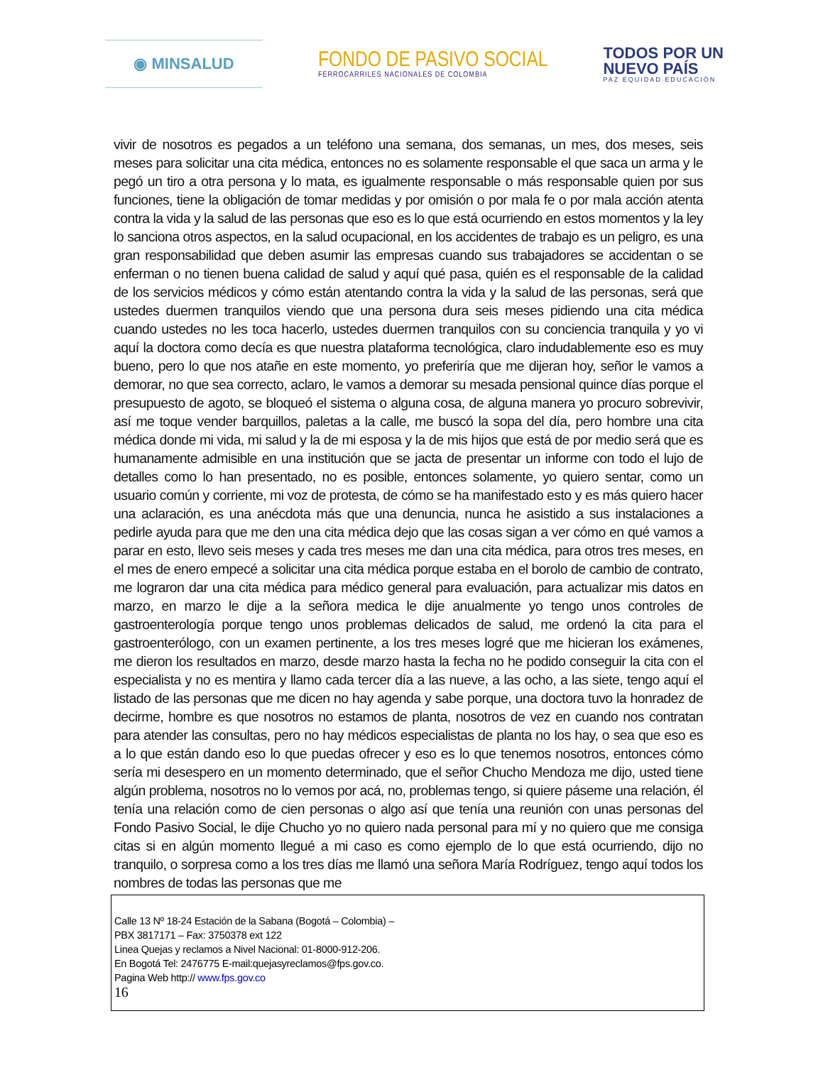◉ MINSALUD
FONDO DE PASIVO SOCIAL
FERROCARRILES NACIONALES DE COLOMBIA
TODOS POR UN
NUEVO PAÍS
PAZ EQUIDAD EDUCACIÓN
vivir de nosotros es pegados a un teléfono una semana, dos semanas, un mes, dos meses, seis meses para solicitar una cita médica, entonces no es solamente responsable el que saca un arma y le pegó un tiro a otra persona y lo mata, es igualmente responsable o más responsable quien por sus funciones, tiene la obligación de tomar medidas y por omisión o por mala fe o por mala acción atenta contra la vida y la salud de las personas que eso es lo que está ocurriendo en estos momentos y la ley lo sanciona otros aspectos, en la salud ocupacional, en los accidentes de trabajo es un peligro, es una gran responsabilidad que deben asumir las empresas cuando sus trabajadores se accidentan o se enferman o no tienen buena calidad de salud y aquí qué pasa, quién es el responsable de la calidad de los servicios médicos y cómo están atentando contra la vida y la salud de las personas, será que ustedes duermen tranquilos viendo que una persona dura seis meses pidiendo una cita médica cuando ustedes no les toca hacerlo, ustedes duermen tranquilos con su conciencia tranquila y yo vi aquí la doctora como decía es que nuestra plataforma tecnológica, claro indudablemente eso es muy bueno, pero lo que nos atañe en este momento, yo preferiría que me dijeran hoy, señor le vamos a demorar, no que sea correcto, aclaro, le vamos a demorar su mesada pensional quince días porque el presupuesto de agoto, se bloqueó el sistema o alguna cosa, de alguna manera yo procuro sobrevivir, así me toque vender barquillos, paletas a la calle, me buscó la sopa del día, pero hombre una cita médica donde mi vida, mi salud y la de mi esposa y la de mis hijos que está de por medio será que es humanamente admisible en una institución que se jacta de presentar un informe con todo el lujo de detalles como lo han presentado, no es posible, entonces solamente, yo quiero sentar, como un usuario común y corriente, mi voz de protesta, de cómo se ha manifestado esto y es más quiero hacer una aclaración, es una anécdota más que una denuncia, nunca he asistido a sus instalaciones a pedirle ayuda para que me den una cita médica dejo que las cosas sigan a ver cómo en qué vamos a parar en esto, llevo seis meses y cada tres meses me dan una cita médica, para otros tres meses, en el mes de enero empecé a solicitar una cita médica porque estaba en el borolo de cambio de contrato, me lograron dar una cita médica para médico general para evaluación, para actualizar mis datos en marzo, en marzo le dije a la señora medica le dije anualmente yo tengo unos controles de gastroenterología porque tengo unos problemas delicados de salud, me ordenó la cita para el gastroenterólogo, con un examen pertinente, a los tres meses logré que me hicieran los exámenes, me dieron los resultados en marzo, desde marzo hasta la fecha no he podido conseguir la cita con el especialista y no es mentira y llamo cada tercer día a las nueve, a las ocho, a las siete, tengo aquí el listado de las personas que me dicen no hay agenda y sabe porque, una doctora tuvo la honradez de decirme, hombre es que nosotros no estamos de planta, nosotros de vez en cuando nos contratan para atender las consultas, pero no hay médicos especialistas de planta no los hay, o sea que eso es a lo que están dando eso lo que puedas ofrecer y eso es lo que tenemos nosotros, entonces cómo sería mi desespero en un momento determinado, que el señor Chucho Mendoza me dijo, usted tiene algún problema, nosotros no lo vemos por acá, no, problemas tengo, si quiere páseme una relación, él tenía una relación como de cien personas o algo así que tenía una reunión con unas personas del Fondo Pasivo Social, le dije Chucho yo no quiero nada personal para mí y no quiero que me consiga citas si en algún momento llegué a mi caso es como ejemplo de lo que está ocurriendo, dijo no tranquilo, o sorpresa como a los tres días me llamó una señora María Rodríguez, tengo aquí todos los nombres de todas las personas que me
Calle 13 Nº 18-24 Estación de la Sabana (Bogotá – Colombia) –
PBX 3817171 – Fax: 3750378 ext 122
Linea Quejas y reclamos a Nivel Nacional: 01-8000-912-206.
En Bogotá Tel: 2476775 E-mail:quejasyreclamos@fps.gov.co.
Pagina Web http:// www.fps.gov.co
16